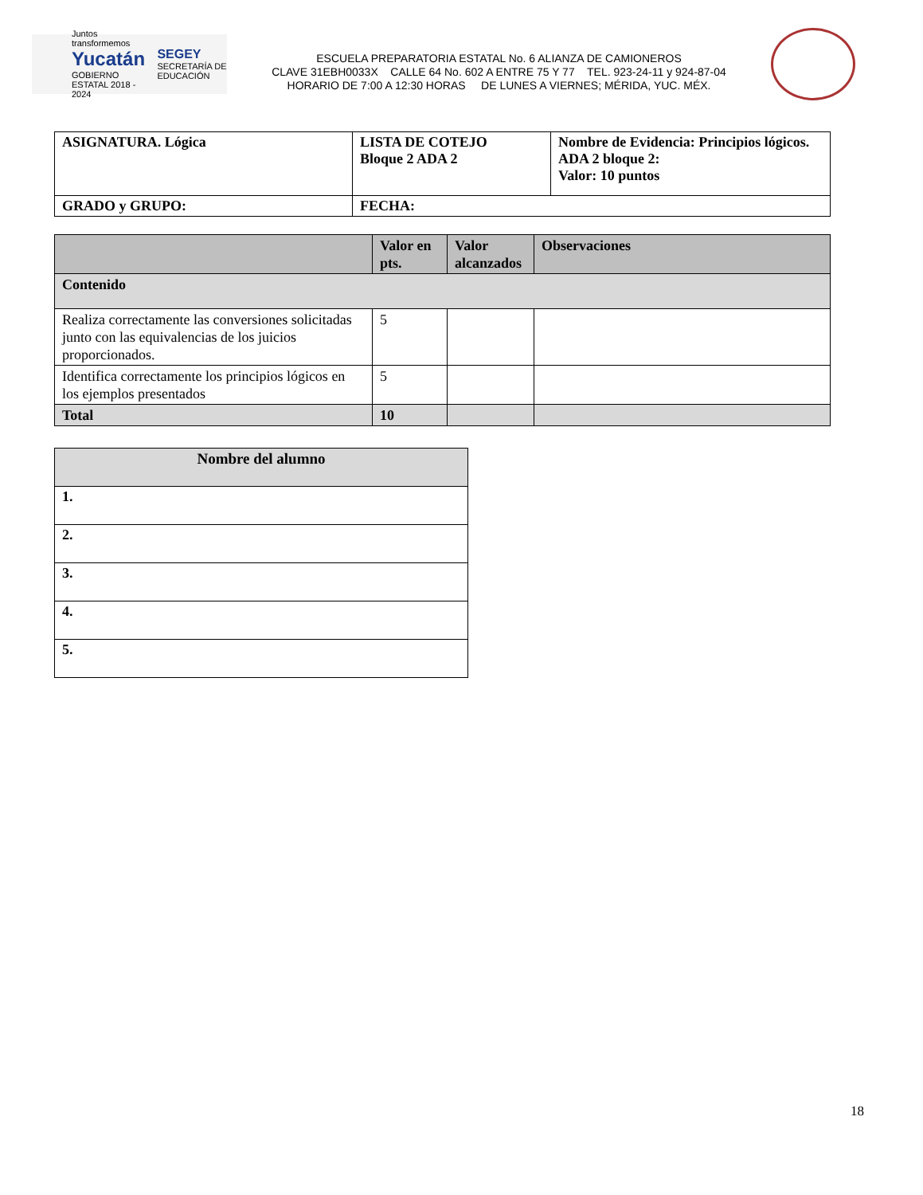Juntos transformemos
Yucatán
GOBIERNO ESTATAL 2018 - 2024
SEGEY
SECRETARÍA DE EDUCACIÓN
ESCUELA PREPARATORIA ESTATAL No. 6 ALIANZA DE CAMIONEROS
CLAVE 31EBH0033X CALLE 64 No. 602 A ENTRE 75 Y 77 TEL. 923-24-11 y 924-87-04
HORARIO DE 7:00 A 12:30 HORAS DE LUNES A VIERNES; MÉRIDA, YUC. MÉX.
| ASIGNATURA. Lógica | LISTA DE COTEJO Bloque 2 ADA 2 | Nombre de Evidencia: Principios lógicos. ADA 2 bloque 2: Valor: 10 puntos |
| GRADO y GRUPO: | FECHA: | |
| | Valor en pts. | Valor alcanzados | Observaciones |
| --- | --- | --- | --- |
| Contenido | | | |
| Realiza correctamente las conversiones solicitadas junto con las equivalencias de los juicios proporcionados. | 5 | | |
| Identifica correctamente los principios lógicos en los ejemplos presentados | 5 | | |
| Total | 10 | | |
| Nombre del alumno |
| 1. |
| 2. |
| 3. |
| 4. |
| 5. |
18